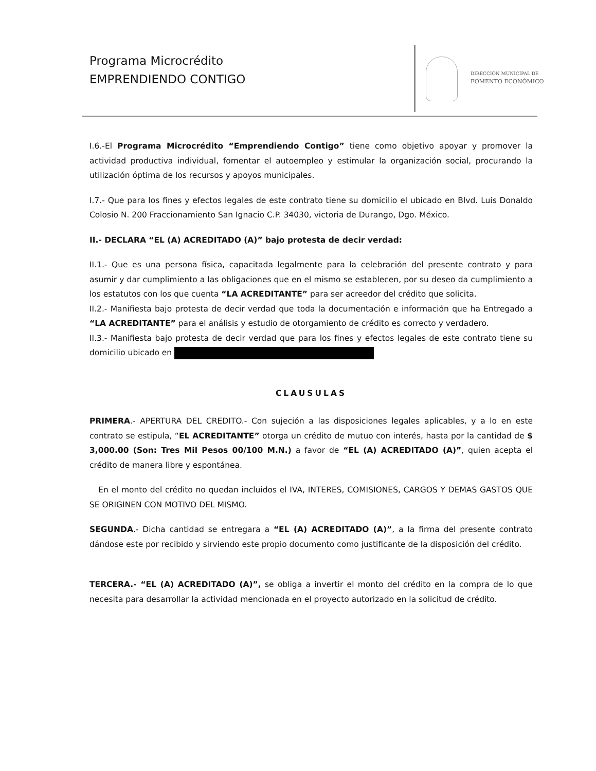Programa Microcrédito
EMPRENDIENDO CONTIGO
DIRECCIÓN MUNICIPAL DE
FOMENTO ECONÓMICO
I.6.-El Programa Microcrédito “Emprendiendo Contigo” tiene como objetivo apoyar y promover la actividad productiva individual, fomentar el autoempleo y estimular la organización social, procurando la utilización óptima de los recursos y apoyos municipales.
I.7.- Que para los fines y efectos legales de este contrato tiene su domicilio el ubicado en Blvd. Luis Donaldo Colosio N. 200 Fraccionamiento San Ignacio C.P. 34030, victoria de Durango, Dgo. México.
II.- DECLARA “EL (A) ACREDITADO (A)” bajo protesta de decir verdad:
II.1.- Que es una persona física, capacitada legalmente para la celebración del presente contrato y para asumir y dar cumplimiento a las obligaciones que en el mismo se establecen, por su deseo da cumplimiento a los estatutos con los que cuenta “LA ACREDITANTE” para ser acreedor del crédito que solicita.
II.2.- Manifiesta bajo protesta de decir verdad que toda la documentación e información que ha Entregado a “LA ACREDITANTE” para el análisis y estudio de otorgamiento de crédito es correcto y verdadero.
II.3.- Manifiesta bajo protesta de decir verdad que para los fines y efectos legales de este contrato tiene su domicilio ubicado en
CLAUSULAS
PRIMERA.- APERTURA DEL CREDITO.- Con sujeción a las disposiciones legales aplicables, y a lo en este contrato se estipula, “EL ACREDITANTE” otorga un crédito de mutuo con interés, hasta por la cantidad de $ 3,000.00 (Son: Tres Mil Pesos 00/100 M.N.) a favor de “EL (A) ACREDITADO (A)”, quien acepta el crédito de manera libre y espontánea.
En el monto del crédito no quedan incluidos el IVA, INTERES, COMISIONES, CARGOS Y DEMAS GASTOS QUE SE ORIGINEN CON MOTIVO DEL MISMO.
SEGUNDA.- Dicha cantidad se entregara a “EL (A) ACREDITADO (A)”, a la firma del presente contrato dándose este por recibido y sirviendo este propio documento como justificante de la disposición del crédito.
TERCERA.- “EL (A) ACREDITADO (A)”, se obliga a invertir el monto del crédito en la compra de lo que necesita para desarrollar la actividad mencionada en el proyecto autorizado en la solicitud de crédito.